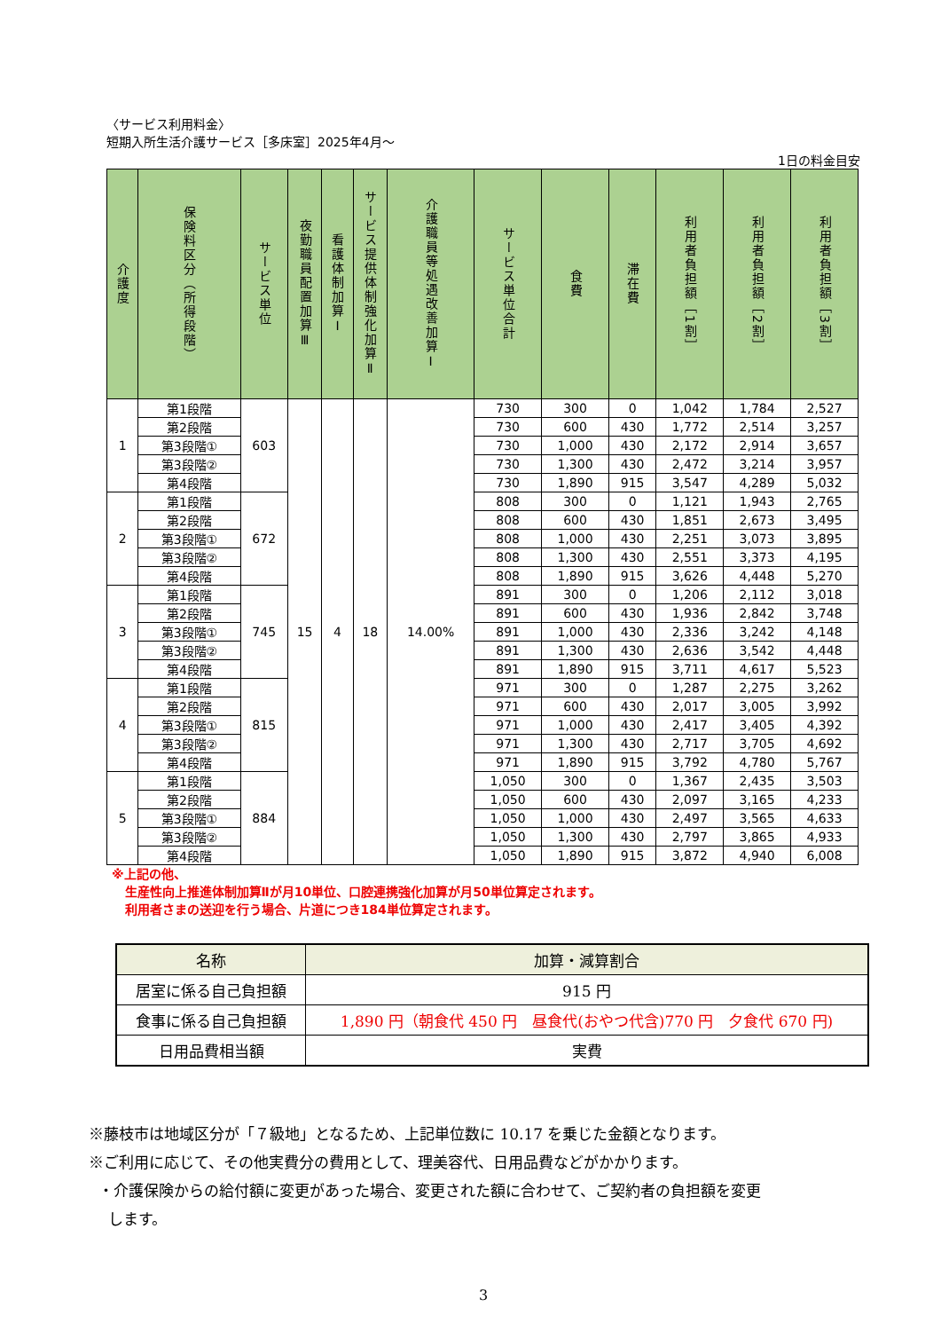〈サービス利用料金〉
短期入所生活介護サービス［多床室］2025年4月～
1日の料金目安
| 介護度 | 保険料区分（所得段階） | サービス単位 | 夜勤職員配置加算Ⅲ | 看護体制加算Ⅰ | サービス提供体制強化加算Ⅱ | 介護職員等処遇改善加算Ⅰ | サービス単位合計 | 食費 | 滞在費 | 利用者負担額［1割］ | 利用者負担額［2割］ | 利用者負担額［3割］ |
| --- | --- | --- | --- | --- | --- | --- | --- | --- | --- | --- | --- | --- |
| 1 | 第1段階 | 603 | 15 | 4 | 18 | 14.00% | 730 | 300 | 0 | 1,042 | 1,784 | 2,527 |
| | 第2段階 | | | | | | 730 | 600 | 430 | 1,772 | 2,514 | 3,257 |
| | 第3段階① | | | | | | 730 | 1,000 | 430 | 2,172 | 2,914 | 3,657 |
| | 第3段階② | | | | | | 730 | 1,300 | 430 | 2,472 | 3,214 | 3,957 |
| | 第4段階 | | | | | | 730 | 1,890 | 915 | 3,547 | 4,289 | 5,032 |
| 2 | 第1段階 | 672 | | | | | 808 | 300 | 0 | 1,121 | 1,943 | 2,765 |
| | 第2段階 | | | | | | 808 | 600 | 430 | 1,851 | 2,673 | 3,495 |
| | 第3段階① | | | | | | 808 | 1,000 | 430 | 2,251 | 3,073 | 3,895 |
| | 第3段階② | | | | | | 808 | 1,300 | 430 | 2,551 | 3,373 | 4,195 |
| | 第4段階 | | | | | | 808 | 1,890 | 915 | 3,626 | 4,448 | 5,270 |
| 3 | 第1段階 | 745 | | | | | 891 | 300 | 0 | 1,206 | 2,112 | 3,018 |
| | 第2段階 | | | | | | 891 | 600 | 430 | 1,936 | 2,842 | 3,748 |
| | 第3段階① | | | | | | 891 | 1,000 | 430 | 2,336 | 3,242 | 4,148 |
| | 第3段階② | | | | | | 891 | 1,300 | 430 | 2,636 | 3,542 | 4,448 |
| | 第4段階 | | | | | | 891 | 1,890 | 915 | 3,711 | 4,617 | 5,523 |
| 4 | 第1段階 | 815 | | | | | 971 | 300 | 0 | 1,287 | 2,275 | 3,262 |
| | 第2段階 | | | | | | 971 | 600 | 430 | 2,017 | 3,005 | 3,992 |
| | 第3段階① | | | | | | 971 | 1,000 | 430 | 2,417 | 3,405 | 4,392 |
| | 第3段階② | | | | | | 971 | 1,300 | 430 | 2,717 | 3,705 | 4,692 |
| | 第4段階 | | | | | | 971 | 1,890 | 915 | 3,792 | 4,780 | 5,767 |
| 5 | 第1段階 | 884 | | | | | 1,050 | 300 | 0 | 1,367 | 2,435 | 3,503 |
| | 第2段階 | | | | | | 1,050 | 600 | 430 | 2,097 | 3,165 | 4,233 |
| | 第3段階① | | | | | | 1,050 | 1,000 | 430 | 2,497 | 3,565 | 4,633 |
| | 第3段階② | | | | | | 1,050 | 1,300 | 430 | 2,797 | 3,865 | 4,933 |
| | 第4段階 | | | | | | 1,050 | 1,890 | 915 | 3,872 | 4,940 | 6,008 |
※上記の他、
生産性向上推進体制加算Ⅱが月10単位、口腔連携強化加算が月50単位算定されます。
利用者さまの送迎を行う場合、片道につき184単位算定されます。
| 名称 | 加算・減算割合 |
| --- | --- |
| 居室に係る自己負担額 | 915 円 |
| 食事に係る自己負担額 | 1,890 円（朝食代 450 円 昼食代(おやつ代含)770 円 夕食代 670 円) |
| 日用品費相当額 | 実費 |
※藤枝市は地域区分が「７級地」となるため、上記単位数に 10.17 を乗じた金額となります。
※ご利用に応じて、その他実費分の費用として、理美容代、日用品費などがかかります。
・介護保険からの給付額に変更があった場合、変更された額に合わせて、ご契約者の負担額を変更
します。
3